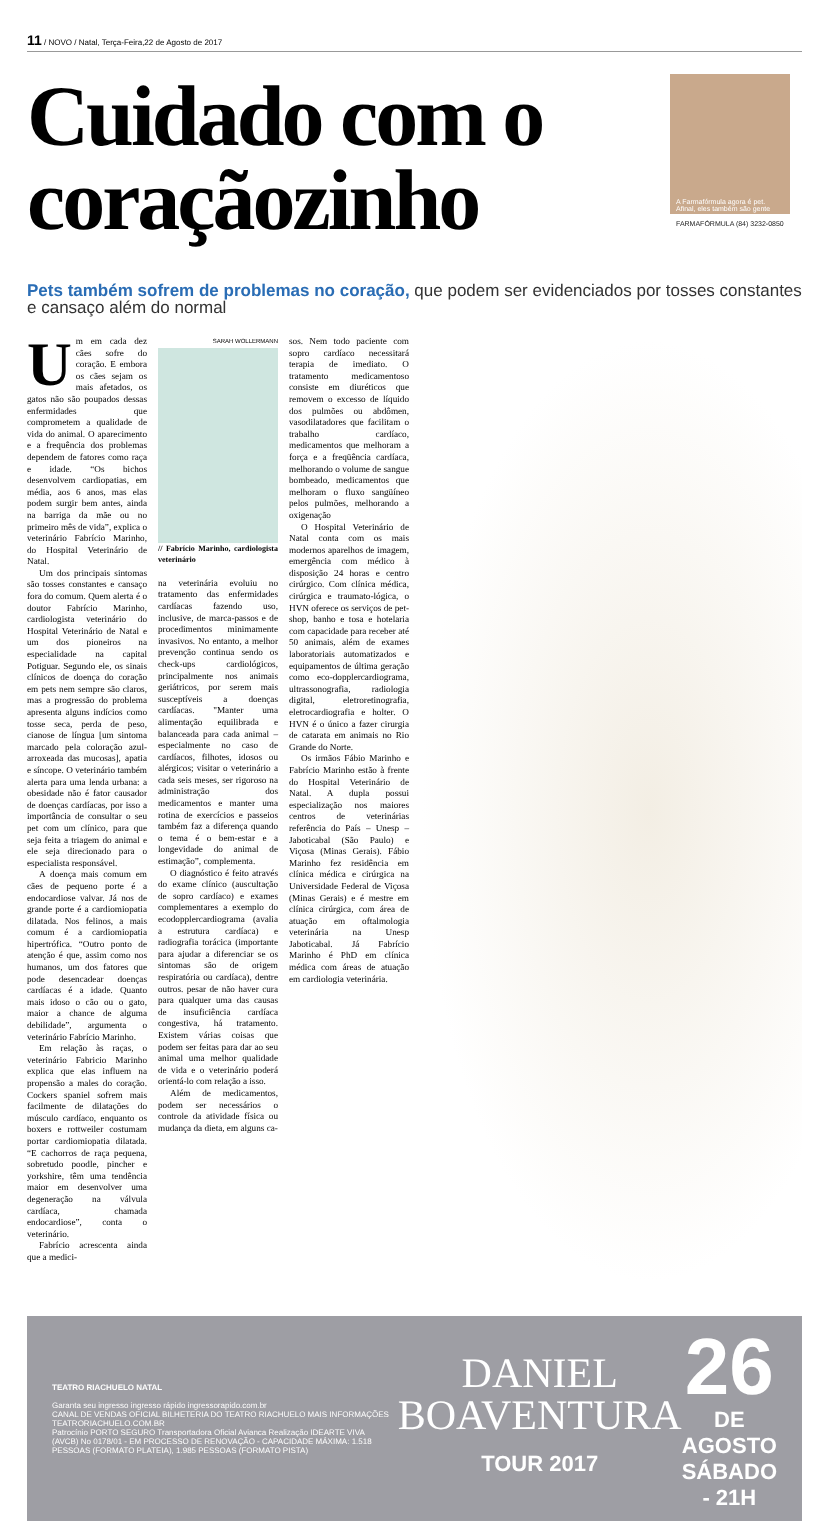11 / NOVO / Natal, Terça-Feira,22 de Agosto de 2017
Cuidado com o coraçãozinho
A Farmafórmula agora é pet. Afinal, eles também são gente
FARMAFÓRMULA (84) 3232-0850
Pets também sofrem de problemas no coração, que podem ser evidenciados por tosses constantes e cansaço além do normal
Um em cada dez cães sofre do coração. E embora os cães sejam os mais afetados, os gatos não são poupados dessas enfermidades que comprometem a qualidade de vida do animal. O aparecimento e a frequência dos problemas dependem de fatores como raça e idade. “Os bichos desenvolvem cardiopatias, em média, aos 6 anos, mas elas podem surgir bem antes, ainda na barriga da mãe ou no primeiro mês de vida”, explica o veterinário Fabrício Marinho, do Hospital Veterinário de Natal.
Um dos principais sintomas são tosses constantes e cansaço fora do comum. Quem alerta é o doutor Fabrício Marinho, cardiologista veterinário do Hospital Veterinário de Natal e um dos pioneiros na especialidade na capital Potiguar. Segundo ele, os sinais clínicos de doença do coração em pets nem sempre são claros, mas a progressão do problema apresenta alguns indícios como tosse seca, perda de peso, cianose de língua [um sintoma marcado pela coloração azul-arroxeada das mucosas], apatia e síncope. O veterinário também alerta para uma lenda urbana: a obesidade não é fator causador de doenças cardíacas, por isso a importância de consultar o seu pet com um clínico, para que seja feita a triagem do animal e ele seja direcionado para o especialista responsável.
A doença mais comum em cães de pequeno porte é a endocardiose valvar. Já nos de grande porte é a cardiomiopatia dilatada. Nos felinos, a mais comum é a cardiomiopatia hipertrófica. “Outro ponto de atenção é que, assim como nos humanos, um dos fatores que pode desencadear doenças cardíacas é a idade. Quanto mais idoso o cão ou o gato, maior a chance de alguma debilidade”, argumenta o veterinário Fabrício Marinho.
Em relação às raças, o veterinário Fabricio Marinho explica que elas influem na propensão a males do coração. Cockers spaniel sofrem mais facilmente de dilatações do músculo cardíaco, enquanto os boxers e rottweiler costumam portar cardiomiopatia dilatada. “E cachorros de raça pequena, sobretudo poodle, pincher e yorkshire, têm uma tendência maior em desenvolver uma degeneração na válvula cardíaca, chamada endocardiose”, conta o veterinário.
Fabrício acrescenta ainda que a medici-
SARAH WOLLERMANN
// Fabrício Marinho, cardiologista veterinário
na veterinária evoluiu no tratamento das enfermidades cardíacas fazendo uso, inclusive, de marca-passos e de procedimentos minimamente invasivos. No entanto, a melhor prevenção continua sendo os check-ups cardiológicos, principalmente nos animais geriátricos, por serem mais susceptíveis a doenças cardíacas. "Manter uma alimentação equilibrada e balanceada para cada animal – especialmente no caso de cardíacos, filhotes, idosos ou alérgicos; visitar o veterinário a cada seis meses, ser rigoroso na administração dos medicamentos e manter uma rotina de exercícios e passeios também faz a diferença quando o tema é o bem-estar e a longevidade do animal de estimação”, complementa.
O diagnóstico é feito através do exame clínico (auscultação de sopro cardíaco) e exames complementares a exemplo do ecodopplercardiograma (avalia a estrutura cardíaca) e radiografia torácica (importante para ajudar a diferenciar se os sintomas são de origem respiratória ou cardíaca), dentre outros. pesar de não haver cura para qualquer uma das causas de insuficiência cardíaca congestiva, há tratamento. Existem várias coisas que podem ser feitas para dar ao seu animal uma melhor qualidade de vida e o veterinário poderá orientá-lo com relação a isso.
Além de medicamentos, podem ser necessários o controle da atividade física ou mudança da dieta, em alguns ca-
sos. Nem todo paciente com sopro cardíaco necessitará terapia de imediato. O tratamento medicamentoso consiste em diuréticos que removem o excesso de líquido dos pulmões ou abdômen, vasodilatadores que facilitam o trabalho cardíaco, medicamentos que melhoram a força e a freqüência cardíaca, melhorando o volume de sangue bombeado, medicamentos que melhoram o fluxo sangüíneo pelos pulmões, melhorando a oxigenação
O Hospital Veterinário de Natal conta com os mais modernos aparelhos de imagem, emergência com médico à disposição 24 horas e centro cirúrgico. Com clínica médica, cirúrgica e traumato-lógica, o HVN oferece os serviços de pet-shop, banho e tosa e hotelaria com capacidade para receber até 50 animais, além de exames laboratoriais automatizados e equipamentos de última geração como eco-dopplercardiograma, ultrassonografia, radiologia digital, eletroretinografia, eletrocardiografia e holter. O HVN é o único a fazer cirurgia de catarata em animais no Rio Grande do Norte.
Os irmãos Fábio Marinho e Fabrício Marinho estão à frente do Hospital Veterinário de Natal. A dupla possui especialização nos maiores centros de veterinárias referência do País – Unesp – Jaboticabal (São Paulo) e Viçosa (Minas Gerais). Fábio Marinho fez residência em clínica médica e cirúrgica na Universidade Federal de Viçosa (Minas Gerais) e é mestre em clínica cirúrgica, com área de atuação em oftalmologia veterinária na Unesp Jaboticabal. Já Fabrício Marinho é PhD em clínica médica com áreas de atuação em cardiologia veterinária.
TEATRO RIACHUELO NATAL
Garanta seu ingresso ingresso rápido ingressorapido.com.br
CANAL DE VENDAS OFICIAL BILHETERIA DO TEATRO RIACHUELO MAIS INFORMAÇÕES TEATRORIACHUELO.COM.BR
Patrocínio PORTO SEGURO Transportadora Oficial Avianca Realização IDEARTE VIVA
(AVCB) No 0178/01 - EM PROCESSO DE RENOVAÇÃO - CAPACIDADE MÁXIMA: 1.518 PESSOAS (FORMATO PLATEIA), 1.985 PESSOAS (FORMATO PISTA)
DANIEL
BOAVENTURA
TOUR 2017
26
DE AGOSTO
SÁBADO - 21H